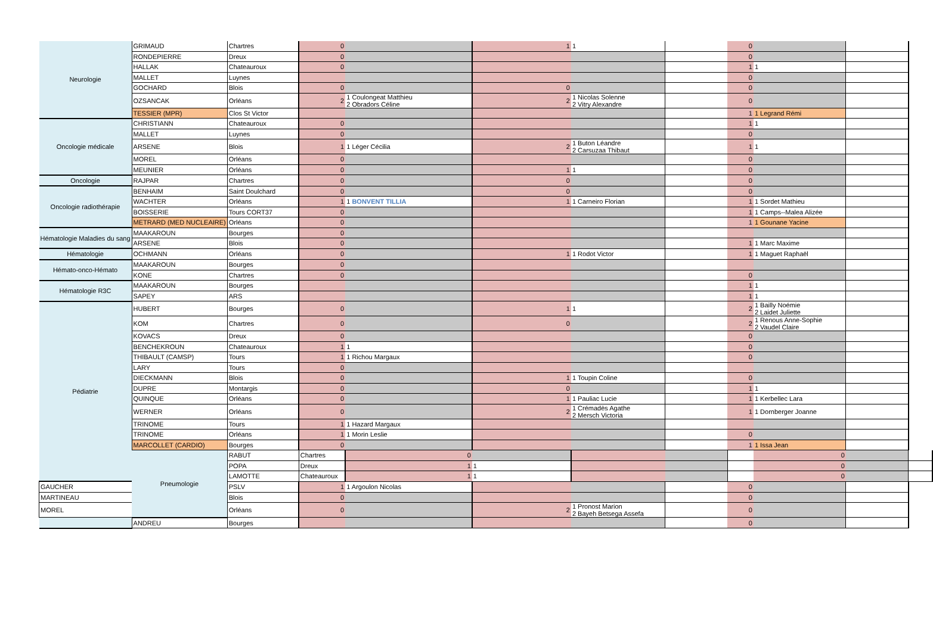| Neurologie | GRIMAUD | Chartres | 0 | | 1 | 1 | | 0 | | | |
| | RONDEPIERRE | Dreux | 0 | | | | | 0 | | | |
| | HALLAK | Chateauroux | 0 | | | | | 1 | 1 | | |
| | MALLET | Luynes | | | | | | 0 | | | |
| | GOCHARD | Blois | 0 | | 0 | | | 0 | | | |
| | OZSANCAK | Orléans | 2 | 1 Coulongeat Matthieu 2 Obradors Céline | 2 | 1 Nicolas Solenne 2 Vitry Alexandre | | 0 | | | |
| | TESSIER (MPR) | Clos St Victor | | | | | | 1 | 1 Legrand Rémi | | |
| Oncologie médicale | CHRISTIANN | Chateauroux | 0 | | | | | 1 | 1 | | |
| | MALLET | Luynes | 0 | | | | | 0 | | | |
| | ARSENE | Blois | 1 | 1 Léger Cécilia | 2 | 1 Buton Léandre 2 Carsuzaa Thibaut | | 1 | 1 | | |
| | MOREL | Orléans | 0 | | | | | 0 | | | |
| | MEUNIER | Orléans | 0 | | 1 | 1 | | 0 | | | |
| Oncologie | RAJPAR | Chartres | 0 | | 0 | | | 0 | | | |
| Oncologie radiothérapie | BENHAIM | Saint Doulchard | 0 | | 0 | | | 0 | | | |
| | WACHTER | Orléans | 1 | 1 BONVENT TILLIA | 1 | 1 Carneiro Florian | | 1 | 1 Sordet Mathieu | | |
| | BOISSERIE | Tours CORT37 | 0 | | | | | 1 | 1 Camps--Malea Alizée | | |
| | METRARD (MED NUCLEAIRE) | Orléans | 0 | | | | | 1 | 1 Gounane Yacine | | |
| Hématologie Maladies du sang | MAAKAROUN | Bourges | 0 | | | | | | | | |
| | ARSENE | Blois | 0 | | | | | 1 | 1 Marc Maxime | | |
| Hématologie | OCHMANN | Orléans | 0 | | 1 | 1 Rodot Victor | | 1 | 1 Maguet Raphaël | | |
| Hémato-onco-Hémato | MAAKAROUN | Bourges | 0 | | | | | | | | |
| | KONE | Chartres | 0 | | | | | 0 | | | |
| Hématologie R3C | MAAKAROUN | Bourges | | | | | | 1 | 1 | | |
| | SAPEY | ARS | | | | | | 1 | 1 | | |
| Pédiatrie | HUBERT | Bourges | 0 | | 1 | 1 | | 2 | 1 Bailly Noémie 2 Laidet Juliette | | |
| | KOM | Chartres | 0 | | 0 | | | 2 | 1 Renous Anne-Sophie 2 Vaudel Claire | | |
| | KOVACS | Dreux | 0 | | | | | 0 | | | |
| | BENCHEKROUN | Chateauroux | 1 | 1 | | | | 0 | | | |
| | THIBAULT (CAMSP) | Tours | 1 | 1 Richou Margaux | | | | 0 | | | |
| | LARY | Tours | 0 | | | | | | | | |
| | DIECKMANN | Blois | 0 | | 1 | 1 Toupin Coline | | 0 | | | |
| | DUPRE | Montargis | 0 | | 0 | | | 1 | 1 | | |
| | QUINQUE | Orléans | 0 | | 1 | 1 Pauliac Lucie | | 1 | 1 Kerbellec Lara | | |
| | WERNER | Orléans | 0 | | 2 | 1 Crémadès Agathe 2 Mersch Victoria | | 1 | 1 Dornberger Joanne | | |
| | TRINOME | Tours | 1 | 1 Hazard Margaux | | | | | | | |
| | TRINOME | Orléans | 1 | 1 Morin Leslie | | | | 0 | | | |
| | MARCOLLET (CARDIO) | Bourges | 0 | | | | | 1 | 1 Issa Jean | | |
| | Pneumologie | RABUT | Chartres | 0 | | | | | 0 | | |
| | | POPA | Dreux | 1 | 1 | | | | 0 | | |
| | | LAMOTTE | Chateauroux | 1 | 1 | | | | 0 | | |
| GAUCHER | | PSLV | 1 | 1 Argoulon Nicolas | | | | 0 | | | |
| MARTINEAU | | Blois | 0 | | | | | 0 | | | |
| MOREL | | Orléans | 0 | | 2 | 1 Pronost Marion 2 Bayeh Betsega Assefa | | 0 | | | |
| | ANDREU | Bourges | | | | | | 0 | | | |